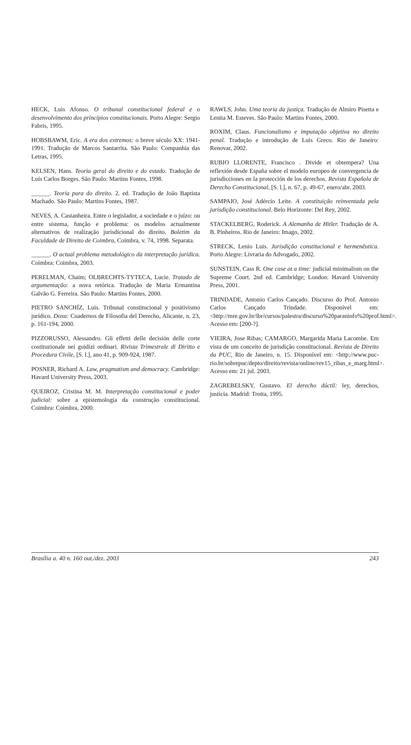HECK, Luis Afonso. O tribunal constitucional federal e o desenvolvimento dos princípios constitucionais. Porto Alegre: Sergio Fabris, 1995.
HOBSBAWM, Eric. A era dos extremos: o breve século XX: 1941-1991. Tradução de Marcos Santarrita. São Paulo: Companhia das Letras, 1995.
KELSEN, Hans. Teoria geral do direito e do estado. Tradução de Luís Carlos Borges. São Paulo: Martins Fontes, 1998.
______. Teoria pura do direito. 2. ed. Tradução de João Baptista Machado. São Paulo: Martins Fontes, 1987.
NEVES, A. Castanheira. Entre o legislador, a sociedade e o juízo: ou entre sistema, função e problema: os modelos actualmente alternativos de realização jurisdicional do direito. Boletim da Faculdade de Direito de Coimbra, Coimbra, v. 74, 1998. Separata.
______. O actual problema metodológico da interpretação jurídica. Coimbra: Coimbra, 2003.
PERELMAN, Chaïm; OLBRECHTS-TYTECA, Lucie. Tratado de argumentação: a nova retórica. Tradução de Maria Ermantina Galvão G. Ferreira. São Paulo: Martins Fontes, 2000.
PIETRO SANCHÍZ, Luis. Tribunal constitucional y positivismo jurídico. Doxa: Cuadernos de Filosofia del Derecho, Alicante, n. 23, p. 161-194, 2000.
PIZZORUSSO, Alessandro. Gli effetti delle decisión delle corte costituzionale nei guidizi ordinari. Rivista Trimestrale di Diritto e Procedura Civile, [S. l.], ano 41, p. 909-924, 1987.
POSNER, Richard A. Law, pragmatism and democracy. Cambridge: Havard University Press, 2003.
QUEIROZ, Cristina M. M. Interpretação constitucional e poder judicial: sobre a epistemologia da construção constitucional. Coimbra: Coimbra, 2000.
RAWLS, John. Uma teoria da justiça. Tradução de Almiro Pisetta e Lenita M. Esteves. São Paulo: Martins Fontes, 2000.
ROXIM, Claus. Funcionalismo e imputação objetiva no direito penal. Tradução e introdução de Luís Greco. Rio de Janeiro: Renovar, 2002.
RUBIO LLORENTE, Francisco . Divide et obtempera? Una reflexión desde España sobre el modelo europeo de convergencia de jurisdicciones en la protección de los derechos. Revista Española de Derecho Constitucional, [S. l.], n. 67, p. 49-67, enero/abr. 2003.
SAMPAIO, José Adércio Leite. A constituição reinventada pela jurisdição constitucional. Belo Horizonte: Del Rey, 2002.
STACKELBERG, Roderick. A Alemanha de Hitler. Tradução de A. B. Pinheiros. Rio de Janeiro: Imago, 2002.
STRECK, Lenio Luis. Jurisdição constitucional e hermenêutica. Porto Alegre: Livraria do Advogado, 2002.
SUNSTEIN, Cass R. One case at a time: judicial minimalism on the Supreme Court. 2nd ed. Cambridge; London: Havard University Press, 2001.
TRINDADE, Antonio Carlos Cançado. Discurso do Prof. Antonio Carlos Cançado Trindade. Disponível em: <http://mre.gov.br/ibr/cursos/palestra/discurso%20paraninfo%20prof.html>. Acesso em: [200-?].
VIEIRA, Jose Ribas; CAMARGO, Margarida Maria Lacombe. Em vista de um conceito de jurisdição constitucional. Revista de Direito da PUC, Rio de Janeiro, n. 15. Disponível em: <http://www.puc-rio.br/sobrepuc/depto/direito/revista/online/rev15_ribas_e_marg.html>. Acesso em: 21 jul. 2003.
ZAGREBELSKY, Gustavo. El derecho dúctil: ley, derechos, justicia. Madrid: Trotta, 1995.
Brasília a. 40 n. 160 out./dez. 2003 243